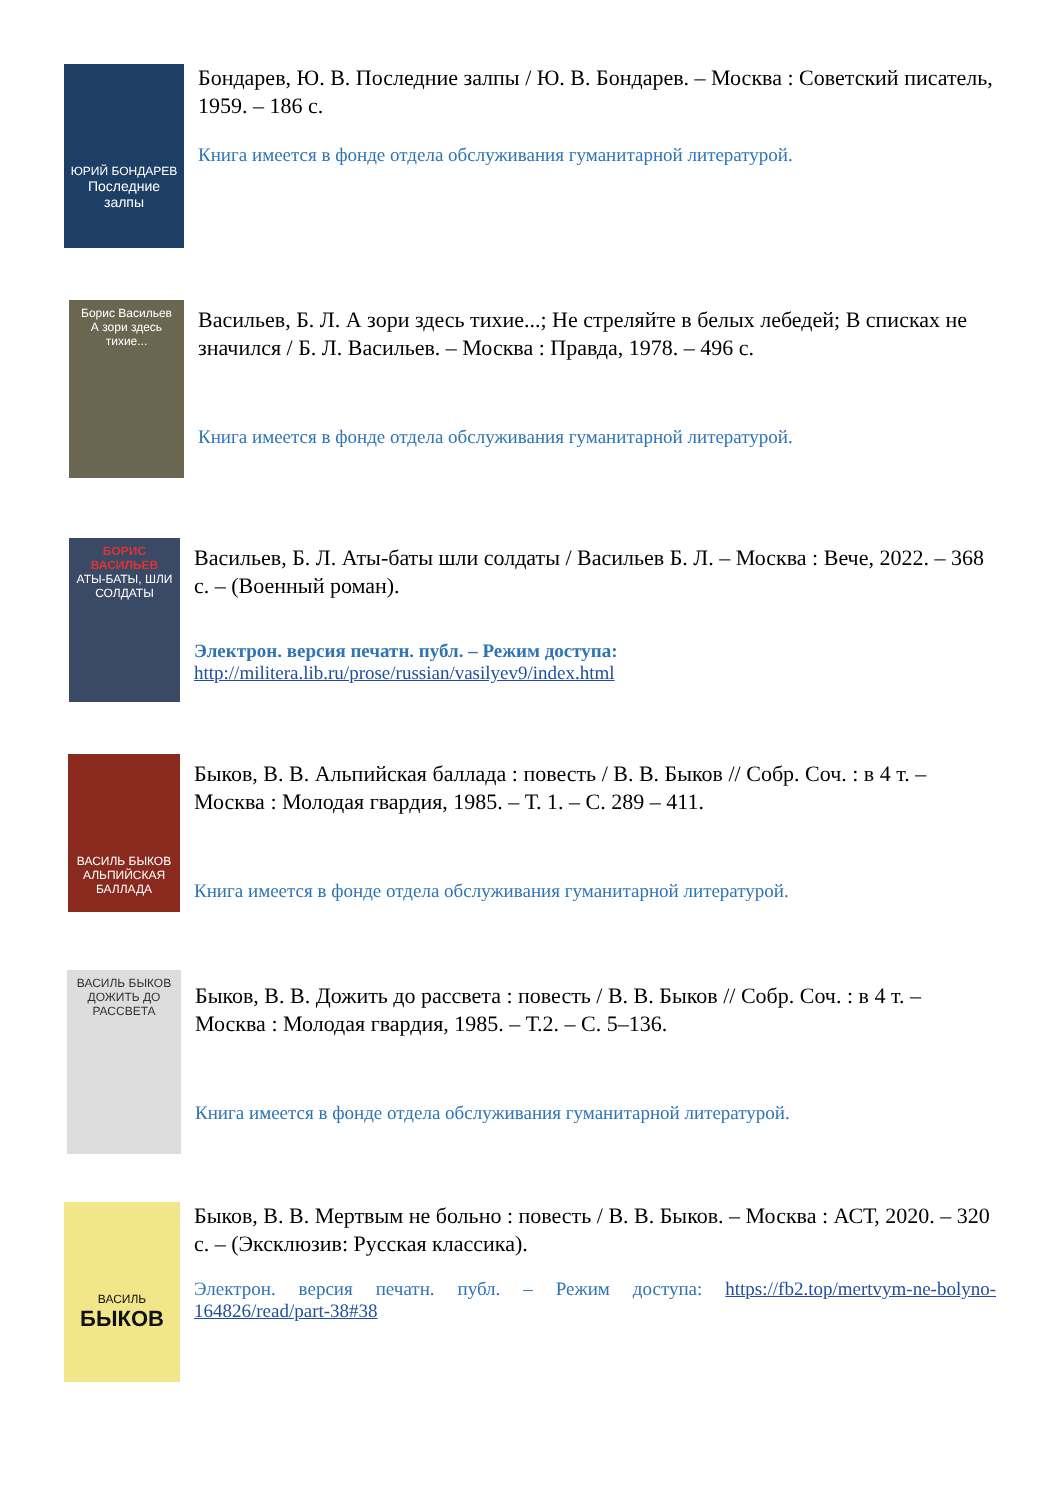ЮРИЙ БОНДАРЕВ
Последние залпы
Бондарев, Ю. В. Последние залпы / Ю. В. Бондарев. – Москва : Советский писатель, 1959. – 186 с.
Книга имеется в фонде отдела обслуживания гуманитарной литературой.
Борис Васильев
А зори здесь тихие...
Васильев, Б. Л. А зори здесь тихие...; Не стреляйте в белых лебедей; В списках не значился / Б. Л. Васильев. – Москва : Правда, 1978. – 496 с.
Книга имеется в фонде отдела обслуживания гуманитарной литературой.
БОРИС ВАСИЛЬЕВ
АТЫ-БАТЫ, ШЛИ СОЛДАТЫ
Васильев, Б. Л. Аты-баты шли солдаты / Васильев Б. Л. – Москва : Вече, 2022. – 368 с. – (Военный роман).
Электрон. версия печатн. публ. – Режим доступа:
http://militera.lib.ru/prose/russian/vasilyev9/index.html
ВАСИЛЬ БЫКОВ
АЛЬПИЙСКАЯ БАЛЛАДА
Быков, В. В. Альпийская баллада : повесть / В. В. Быков // Собр. Соч. : в 4 т. – Москва : Молодая гвардия, 1985. – Т. 1. – С. 289 – 411.
Книга имеется в фонде отдела обслуживания гуманитарной литературой.
ВАСИЛЬ БЫКОВ
ДОЖИТЬ ДО РАССВЕТА
Быков, В. В. Дожить до рассвета : повесть / В. В. Быков // Собр. Соч. : в 4 т. – Москва : Молодая гвардия, 1985. – Т.2. – С. 5–136.
Книга имеется в фонде отдела обслуживания гуманитарной литературой.
ВАСИЛЬ
БЫКОВ
Быков, В. В. Мертвым не больно : повесть / В. В. Быков. – Москва : АСТ, 2020. – 320 с. – (Эксклюзив: Русская классика).
Электрон. версия печатн. публ. – Режим доступа: https://fb2.top/mertvym-ne-bolyno-164826/read/part-38#38